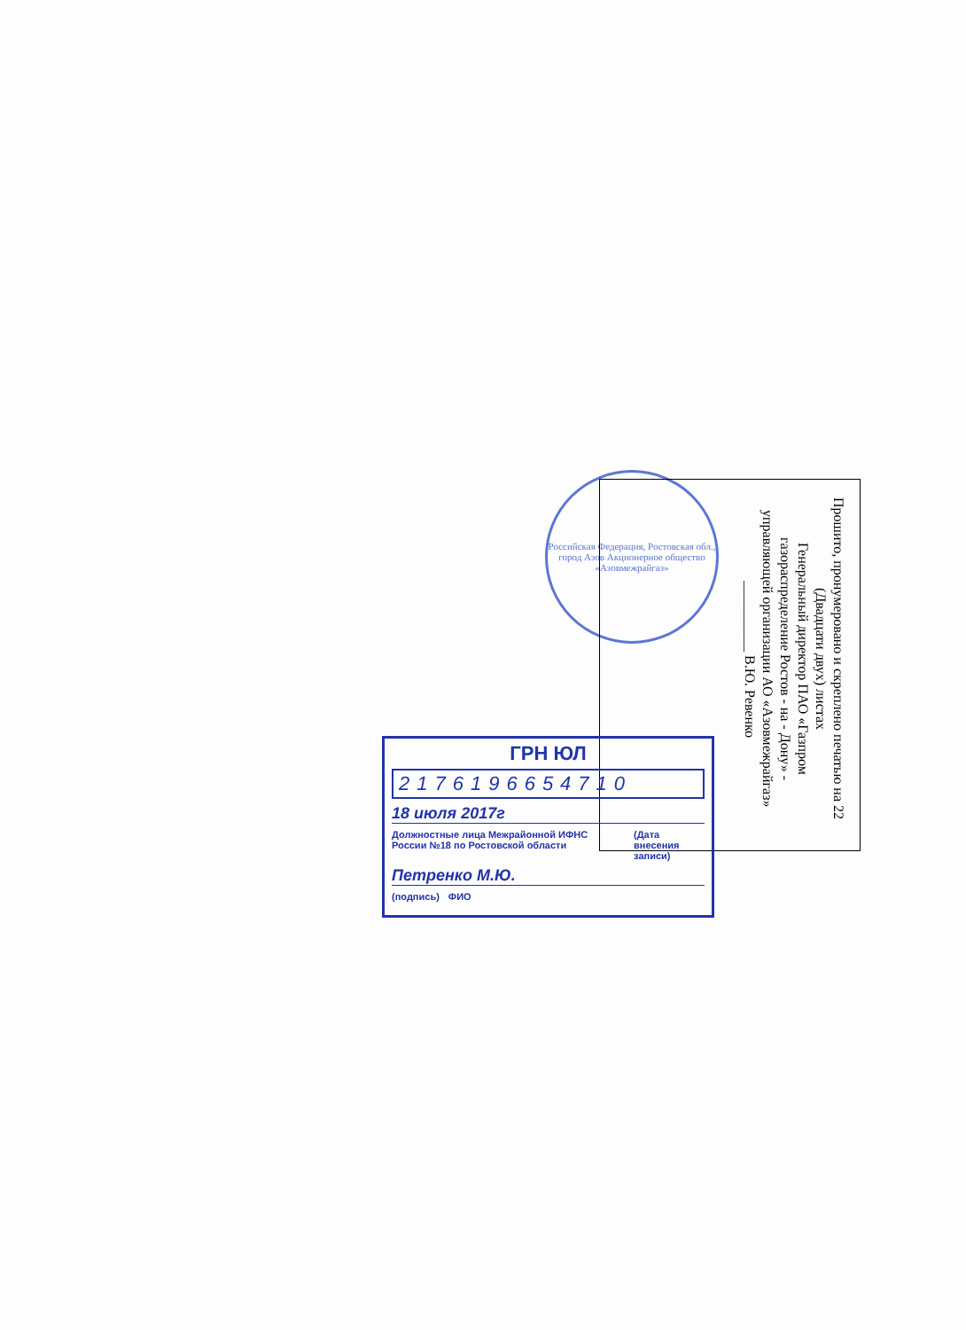Российская Федерация, Ростовская обл., город Азов Акционерное общество «Азовмежрайгаз»
Прошито, пронумеровано и скреплено печатью на 22 (Двадцати двух) листах
Генеральный директор ПАО «Газпром газораспределение Ростов - на - Дону» - управляющей организации АО «Азовмежрайгаз»
__________ В.Ю. Ревенко
ГРН ЮЛ
2176196654710
18 июля 2017г
Должностные лица Межрайонной ИФНС России №18 по Ростовской области (Дата внесения записи)
Петренко М.Ю.
(подпись) ФИО